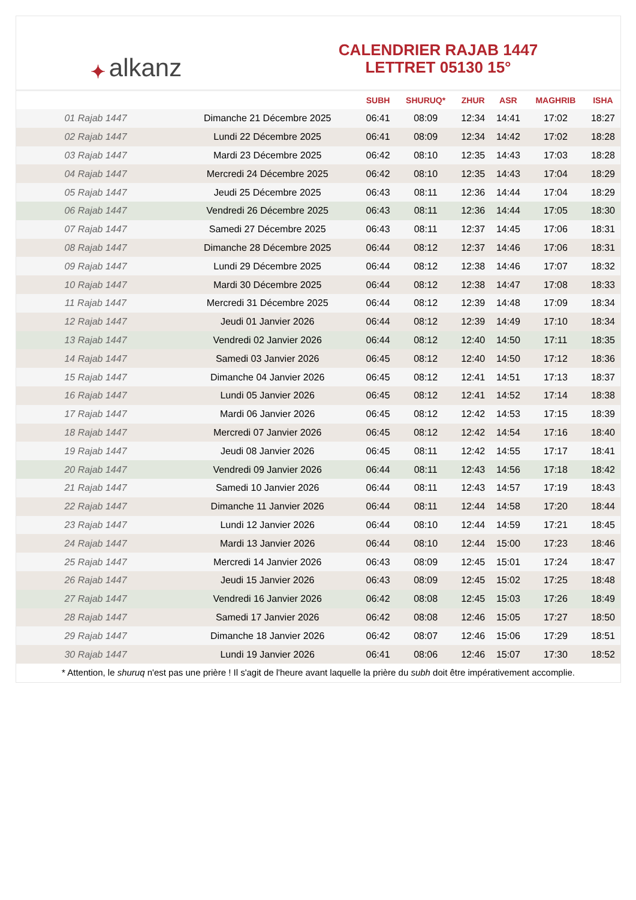✦ alkanz
CALENDRIER RAJAB 1447
LETTRET 05130 15°
| | | SUBH | SHURUQ* | ZHUR | ASR | MAGHRIB | ISHA |
| --- | --- | --- | --- | --- | --- | --- | --- |
| 01 Rajab 1447 | Dimanche 21 Décembre 2025 | 06:41 | 08:09 | 12:34 | 14:41 | 17:02 | 18:27 |
| 02 Rajab 1447 | Lundi 22 Décembre 2025 | 06:41 | 08:09 | 12:34 | 14:42 | 17:02 | 18:28 |
| 03 Rajab 1447 | Mardi 23 Décembre 2025 | 06:42 | 08:10 | 12:35 | 14:43 | 17:03 | 18:28 |
| 04 Rajab 1447 | Mercredi 24 Décembre 2025 | 06:42 | 08:10 | 12:35 | 14:43 | 17:04 | 18:29 |
| 05 Rajab 1447 | Jeudi 25 Décembre 2025 | 06:43 | 08:11 | 12:36 | 14:44 | 17:04 | 18:29 |
| 06 Rajab 1447 | Vendredi 26 Décembre 2025 | 06:43 | 08:11 | 12:36 | 14:44 | 17:05 | 18:30 |
| 07 Rajab 1447 | Samedi 27 Décembre 2025 | 06:43 | 08:11 | 12:37 | 14:45 | 17:06 | 18:31 |
| 08 Rajab 1447 | Dimanche 28 Décembre 2025 | 06:44 | 08:12 | 12:37 | 14:46 | 17:06 | 18:31 |
| 09 Rajab 1447 | Lundi 29 Décembre 2025 | 06:44 | 08:12 | 12:38 | 14:46 | 17:07 | 18:32 |
| 10 Rajab 1447 | Mardi 30 Décembre 2025 | 06:44 | 08:12 | 12:38 | 14:47 | 17:08 | 18:33 |
| 11 Rajab 1447 | Mercredi 31 Décembre 2025 | 06:44 | 08:12 | 12:39 | 14:48 | 17:09 | 18:34 |
| 12 Rajab 1447 | Jeudi 01 Janvier 2026 | 06:44 | 08:12 | 12:39 | 14:49 | 17:10 | 18:34 |
| 13 Rajab 1447 | Vendredi 02 Janvier 2026 | 06:44 | 08:12 | 12:40 | 14:50 | 17:11 | 18:35 |
| 14 Rajab 1447 | Samedi 03 Janvier 2026 | 06:45 | 08:12 | 12:40 | 14:50 | 17:12 | 18:36 |
| 15 Rajab 1447 | Dimanche 04 Janvier 2026 | 06:45 | 08:12 | 12:41 | 14:51 | 17:13 | 18:37 |
| 16 Rajab 1447 | Lundi 05 Janvier 2026 | 06:45 | 08:12 | 12:41 | 14:52 | 17:14 | 18:38 |
| 17 Rajab 1447 | Mardi 06 Janvier 2026 | 06:45 | 08:12 | 12:42 | 14:53 | 17:15 | 18:39 |
| 18 Rajab 1447 | Mercredi 07 Janvier 2026 | 06:45 | 08:12 | 12:42 | 14:54 | 17:16 | 18:40 |
| 19 Rajab 1447 | Jeudi 08 Janvier 2026 | 06:45 | 08:11 | 12:42 | 14:55 | 17:17 | 18:41 |
| 20 Rajab 1447 | Vendredi 09 Janvier 2026 | 06:44 | 08:11 | 12:43 | 14:56 | 17:18 | 18:42 |
| 21 Rajab 1447 | Samedi 10 Janvier 2026 | 06:44 | 08:11 | 12:43 | 14:57 | 17:19 | 18:43 |
| 22 Rajab 1447 | Dimanche 11 Janvier 2026 | 06:44 | 08:11 | 12:44 | 14:58 | 17:20 | 18:44 |
| 23 Rajab 1447 | Lundi 12 Janvier 2026 | 06:44 | 08:10 | 12:44 | 14:59 | 17:21 | 18:45 |
| 24 Rajab 1447 | Mardi 13 Janvier 2026 | 06:44 | 08:10 | 12:44 | 15:00 | 17:23 | 18:46 |
| 25 Rajab 1447 | Mercredi 14 Janvier 2026 | 06:43 | 08:09 | 12:45 | 15:01 | 17:24 | 18:47 |
| 26 Rajab 1447 | Jeudi 15 Janvier 2026 | 06:43 | 08:09 | 12:45 | 15:02 | 17:25 | 18:48 |
| 27 Rajab 1447 | Vendredi 16 Janvier 2026 | 06:42 | 08:08 | 12:45 | 15:03 | 17:26 | 18:49 |
| 28 Rajab 1447 | Samedi 17 Janvier 2026 | 06:42 | 08:08 | 12:46 | 15:05 | 17:27 | 18:50 |
| 29 Rajab 1447 | Dimanche 18 Janvier 2026 | 06:42 | 08:07 | 12:46 | 15:06 | 17:29 | 18:51 |
| 30 Rajab 1447 | Lundi 19 Janvier 2026 | 06:41 | 08:06 | 12:46 | 15:07 | 17:30 | 18:52 |
* Attention, le shuruq n'est pas une prière ! Il s'agit de l'heure avant laquelle la prière du subh doit être impérativement accomplie.